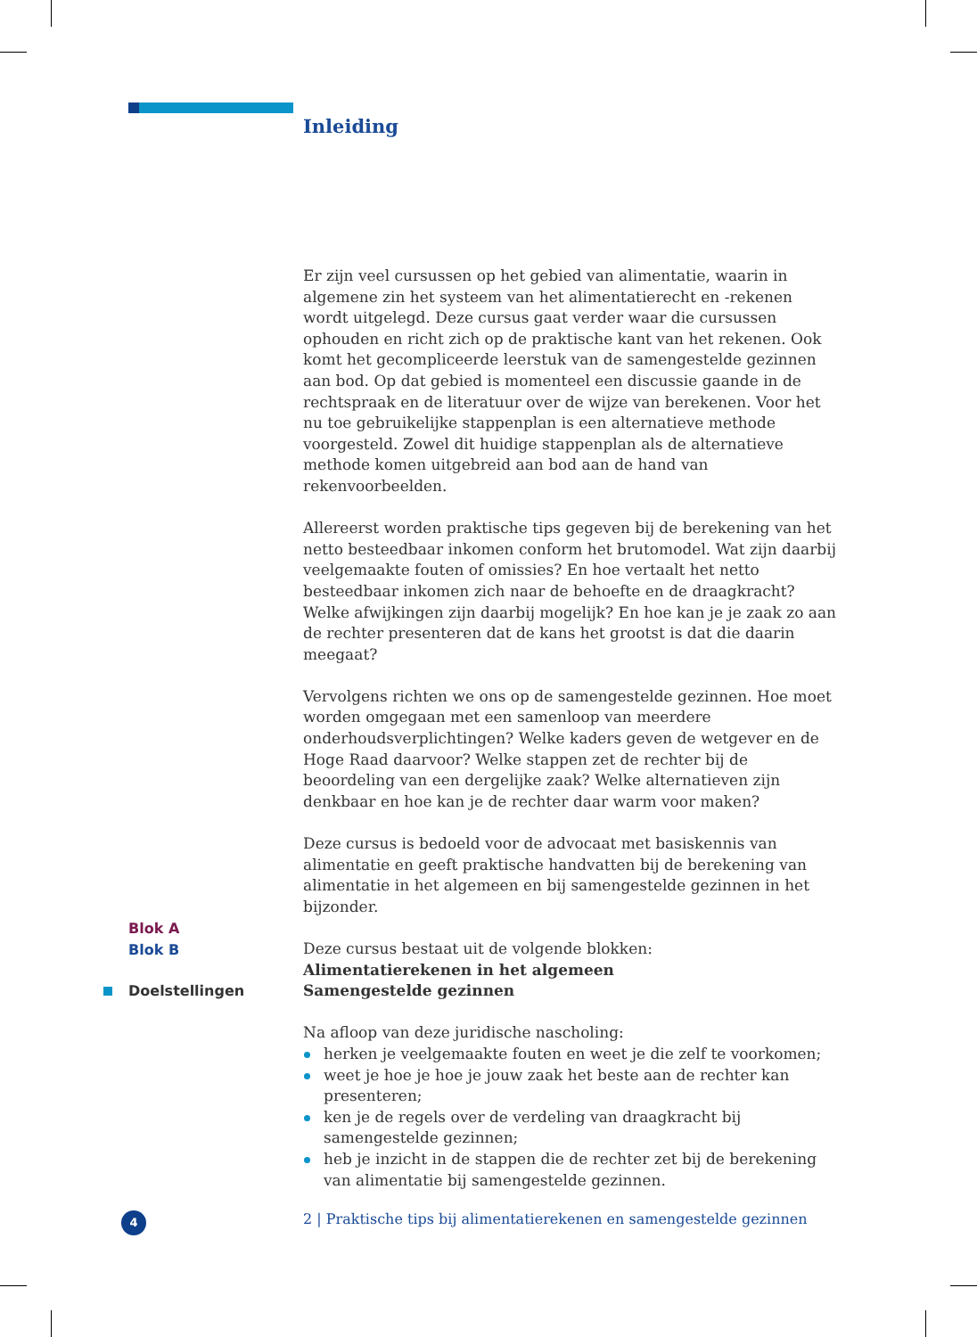Inleiding
Er zijn veel cursussen op het gebied van alimentatie, waarin in algemene zin het systeem van het alimentatierecht en -rekenen wordt uitgelegd. Deze cursus gaat verder waar die cursussen ophouden en richt zich op de praktische kant van het rekenen. Ook komt het gecompliceerde leerstuk van de samengestelde gezinnen aan bod. Op dat gebied is momenteel een discussie gaande in de rechtspraak en de literatuur over de wijze van berekenen. Voor het nu toe gebruikelijke stappenplan is een alternatieve methode voorgesteld. Zowel dit huidige stappenplan als de alternatieve methode komen uitgebreid aan bod aan de hand van rekenvoorbeelden.
Allereerst worden praktische tips gegeven bij de berekening van het netto besteedbaar inkomen conform het brutomodel. Wat zijn daarbij veelgemaakte fouten of omissies? En hoe vertaalt het netto besteedbaar inkomen zich naar de behoefte en de draagkracht? Welke afwijkingen zijn daarbij mogelijk? En hoe kan je je zaak zo aan de rechter presenteren dat de kans het grootst is dat die daarin meegaat?
Vervolgens richten we ons op de samengestelde gezinnen. Hoe moet worden omgegaan met een samenloop van meerdere onderhoudsverplichtingen? Welke kaders geven de wetgever en de Hoge Raad daarvoor? Welke stappen zet de rechter bij de beoordeling van een dergelijke zaak? Welke alternatieven zijn denkbaar en hoe kan je de rechter daar warm voor maken?
Deze cursus is bedoeld voor de advocaat met basiskennis van alimentatie en geeft praktische handvatten bij de berekening van alimentatie in het algemeen en bij samengestelde gezinnen in het bijzonder.
Deze cursus bestaat uit de volgende blokken:
Alimentatierekenen in het algemeen
Samengestelde gezinnen
Na afloop van deze juridische nascholing:
herken je veelgemaakte fouten en weet je die zelf te voorkomen;
weet je hoe je hoe je jouw zaak het beste aan de rechter kan presenteren;
ken je de regels over de verdeling van draagkracht bij samengestelde gezinnen;
heb je inzicht in de stappen die de rechter zet bij de berekening van alimentatie bij samengestelde gezinnen.
Blok A
Blok B
Doelstellingen
4
2 | Praktische tips bij alimentatierekenen en samengestelde gezinnen